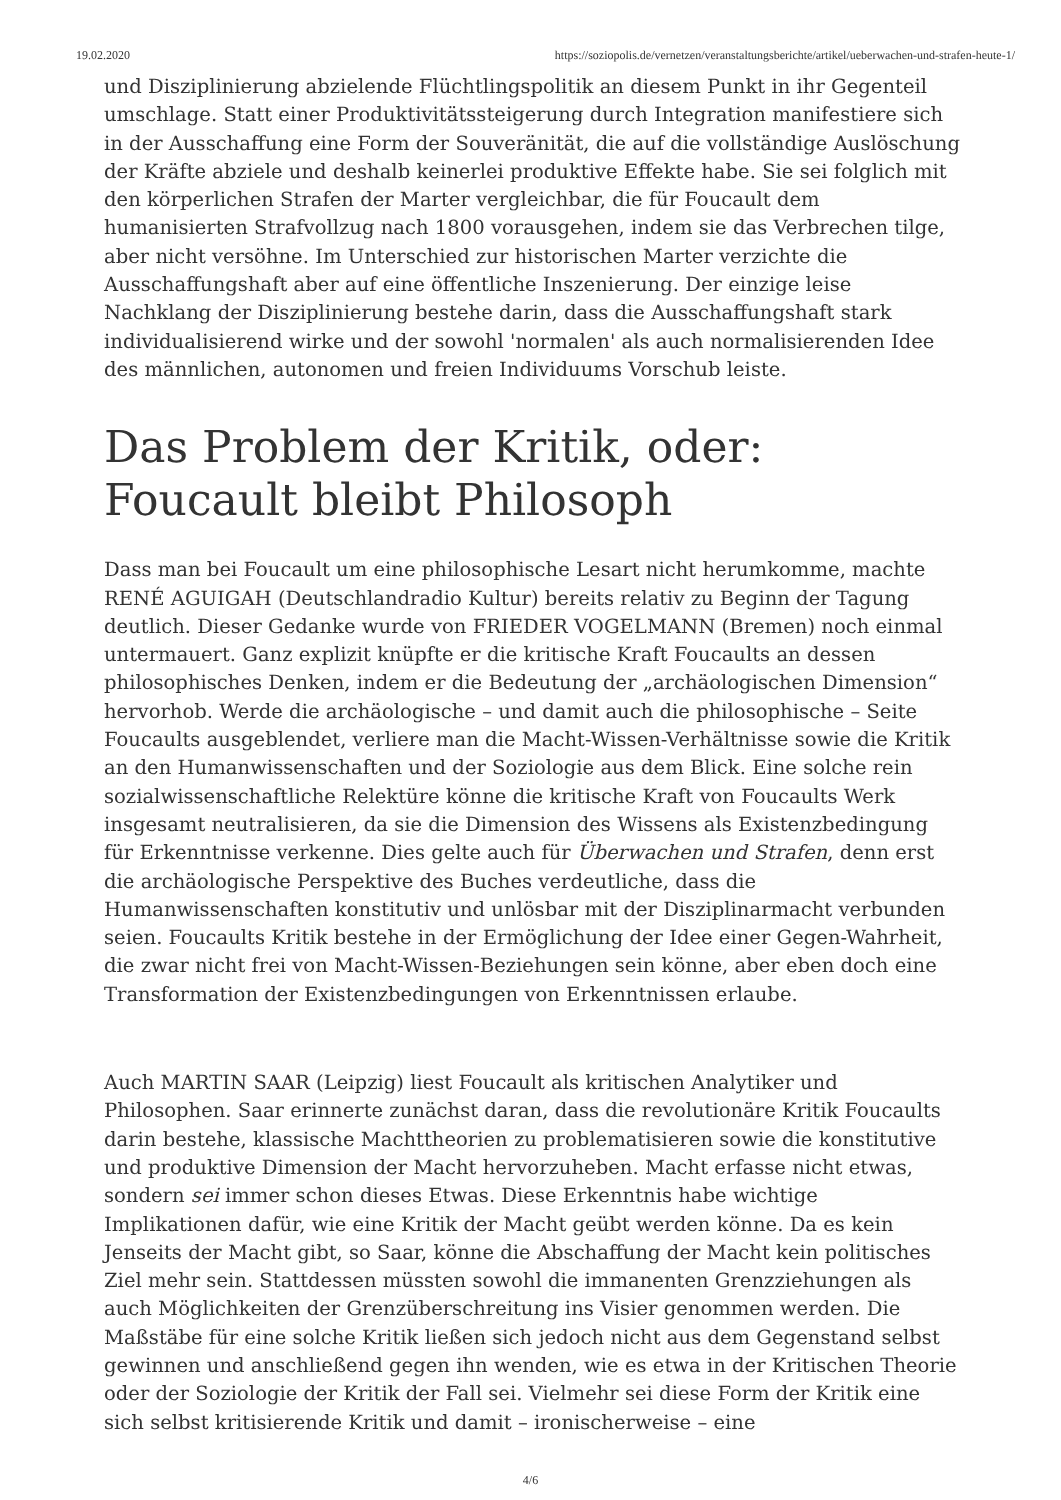19.02.2020 https://soziopolis.de/vernetzen/veranstaltungsberichte/artikel/ueberwachen-und-strafen-heute-1/
und Disziplinierung abzielende Flüchtlingspolitik an diesem Punkt in ihr Gegenteil umschlage. Statt einer Produktivitätssteigerung durch Integration manifestiere sich in der Ausschaffung eine Form der Souveränität, die auf die vollständige Auslöschung der Kräfte abziele und deshalb keinerlei produktive Effekte habe. Sie sei folglich mit den körperlichen Strafen der Marter vergleichbar, die für Foucault dem humanisierten Strafvollzug nach 1800 vorausgehen, indem sie das Verbrechen tilge, aber nicht versöhne. Im Unterschied zur historischen Marter verzichte die Ausschaffungshaft aber auf eine öffentliche Inszenierung. Der einzige leise Nachklang der Disziplinierung bestehe darin, dass die Ausschaffungshaft stark individualisierend wirke und der sowohl 'normalen' als auch normalisierenden Idee des männlichen, autonomen und freien Individuums Vorschub leiste.
Das Problem der Kritik, oder: Foucault bleibt Philosoph
Dass man bei Foucault um eine philosophische Lesart nicht herumkomme, machte RENÉ AGUIGAH (Deutschlandradio Kultur) bereits relativ zu Beginn der Tagung deutlich. Dieser Gedanke wurde von FRIEDER VOGELMANN (Bremen) noch einmal untermauert. Ganz explizit knüpfte er die kritische Kraft Foucaults an dessen philosophisches Denken, indem er die Bedeutung der „archäologischen Dimension“ hervorhob. Werde die archäologische – und damit auch die philosophische – Seite Foucaults ausgeblendet, verliere man die Macht-Wissen-Verhältnisse sowie die Kritik an den Humanwissenschaften und der Soziologie aus dem Blick. Eine solche rein sozialwissenschaftliche Relektüre könne die kritische Kraft von Foucaults Werk insgesamt neutralisieren, da sie die Dimension des Wissens als Existenzbedingung für Erkenntnisse verkenne. Dies gelte auch für Überwachen und Strafen, denn erst die archäologische Perspektive des Buches verdeutliche, dass die Humanwissenschaften konstitutiv und unlösbar mit der Disziplinarmacht verbunden seien. Foucaults Kritik bestehe in der Ermöglichung der Idee einer Gegen-Wahrheit, die zwar nicht frei von Macht-Wissen-Beziehungen sein könne, aber eben doch eine Transformation der Existenzbedingungen von Erkenntnissen erlaube.
Auch MARTIN SAAR (Leipzig) liest Foucault als kritischen Analytiker und Philosophen. Saar erinnerte zunächst daran, dass die revolutionäre Kritik Foucaults darin bestehe, klassische Machttheorien zu problematisieren sowie die konstitutive und produktive Dimension der Macht hervorzuheben. Macht erfasse nicht etwas, sondern sei immer schon dieses Etwas. Diese Erkenntnis habe wichtige Implikationen dafür, wie eine Kritik der Macht geübt werden könne. Da es kein Jenseits der Macht gibt, so Saar, könne die Abschaffung der Macht kein politisches Ziel mehr sein. Stattdessen müssten sowohl die immanenten Grenzziehungen als auch Möglichkeiten der Grenzüberschreitung ins Visier genommen werden. Die Maßstäbe für eine solche Kritik ließen sich jedoch nicht aus dem Gegenstand selbst gewinnen und anschließend gegen ihn wenden, wie es etwa in der Kritischen Theorie oder der Soziologie der Kritik der Fall sei. Vielmehr sei diese Form der Kritik eine sich selbst kritisierende Kritik und damit – ironischerweise – eine
4/6